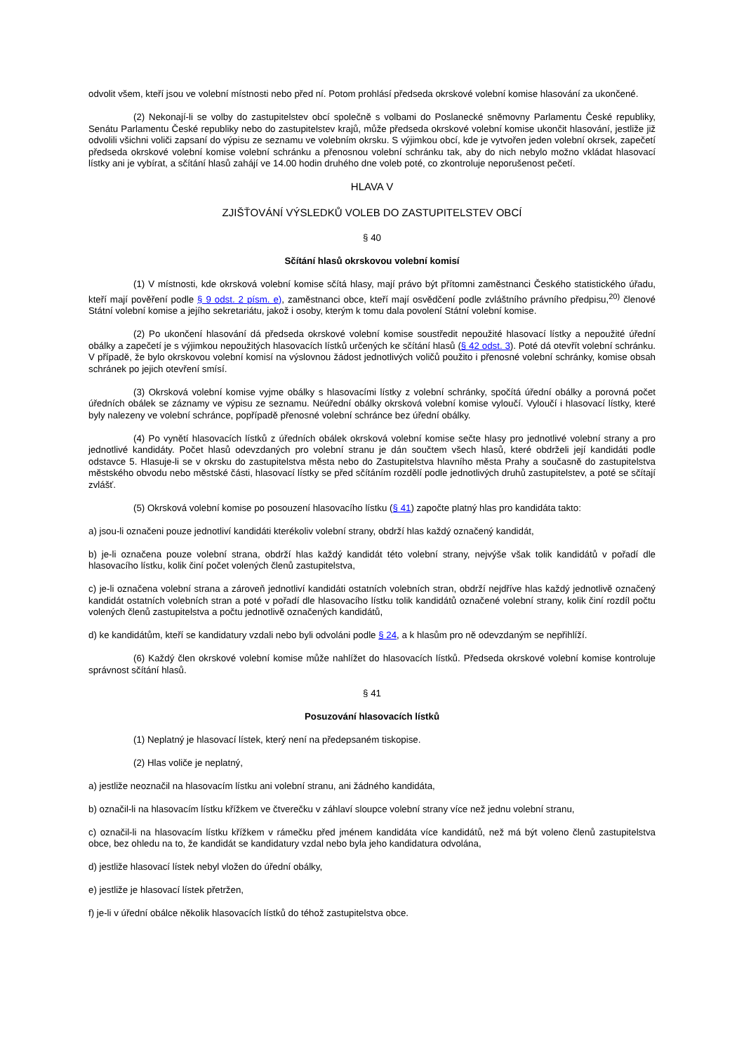odvolit všem, kteří jsou ve volební místnosti nebo před ní. Potom prohlásí předseda okrskové volební komise hlasování za ukončené.
(2) Nekonají-li se volby do zastupitelstev obcí společně s volbami do Poslanecké sněmovny Parlamentu České republiky, Senátu Parlamentu České republiky nebo do zastupitelstev krajů, může předseda okrskové volební komise ukončit hlasování, jestliže již odvolili všichni voliči zapsaní do výpisu ze seznamu ve volebním okrsku. S výjimkou obcí, kde je vytvořen jeden volební okrsek, zapečetí předseda okrskové volební komise volební schránku a přenosnou volební schránku tak, aby do nich nebylo možno vkládat hlasovací lístky ani je vybírat, a sčítání hlasů zahájí ve 14.00 hodin druhého dne voleb poté, co zkontroluje neporušenost pečetí.
HLAVA V
ZJIŠŤOVÁNÍ VÝSLEDKŮ VOLEB DO ZASTUPITELSTEV OBCÍ
§ 40
Sčítání hlasů okrskovou volební komisí
(1) V místnosti, kde okrsková volební komise sčítá hlasy, mají právo být přítomni zaměstnanci Českého statistického úřadu, kteří mají pověření podle § 9 odst. 2 písm. e), zaměstnanci obce, kteří mají osvědčení podle zvláštního právního předpisu,<sup>20)</sup> členové Státní volební komise a jejího sekretariátu, jakož i osoby, kterým k tomu dala povolení Státní volební komise.
(2) Po ukončení hlasování dá předseda okrskové volební komise soustředit nepoužité hlasovací lístky a nepoužité úřední obálky a zapečetí je s výjimkou nepoužitých hlasovacích lístků určených ke sčítání hlasů (§ 42 odst. 3). Poté dá otevřít volební schránku. V případě, že bylo okrskovou volební komisí na výslovnou žádost jednotlivých voličů použito i přenosné volební schránky, komise obsah schránek po jejich otevření smísí.
(3) Okrsková volební komise vyjme obálky s hlasovacími lístky z volební schránky, spočítá úřední obálky a porovná počet úředních obálek se záznamy ve výpisu ze seznamu. Neúřední obálky okrsková volební komise vyloučí. Vyloučí i hlasovací lístky, které byly nalezeny ve volební schránce, popřípadě přenosné volební schránce bez úřední obálky.
(4) Po vynětí hlasovacích lístků z úředních obálek okrsková volební komise sečte hlasy pro jednotlivé volební strany a pro jednotlivé kandidáty. Počet hlasů odevzdaných pro volební stranu je dán součtem všech hlasů, které obdrželi její kandidáti podle odstavce 5. Hlasuje-li se v okrsku do zastupitelstva města nebo do Zastupitelstva hlavního města Prahy a současně do zastupitelstva městského obvodu nebo městské části, hlasovací lístky se před sčítáním rozdělí podle jednotlivých druhů zastupitelstev, a poté se sčítají zvlášť.
(5) Okrsková volební komise po posouzení hlasovacího lístku (§ 41) započte platný hlas pro kandidáta takto:
a) jsou-li označeni pouze jednotliví kandidáti kterékoliv volební strany, obdrží hlas každý označený kandidát,
b) je-li označena pouze volební strana, obdrží hlas každý kandidát této volební strany, nejvýše však tolik kandidátů v pořadí dle hlasovacího lístku, kolik činí počet volených členů zastupitelstva,
c) je-li označena volební strana a zároveň jednotliví kandidáti ostatních volebních stran, obdrží nejdříve hlas každý jednotlivě označený kandidát ostatních volebních stran a poté v pořadí dle hlasovacího lístku tolik kandidátů označené volební strany, kolik činí rozdíl počtu volených členů zastupitelstva a počtu jednotlivě označených kandidátů,
d) ke kandidátům, kteří se kandidatury vzdali nebo byli odvoláni podle § 24, a k hlasům pro ně odevzdaným se nepřihlíží.
(6) Každý člen okrskové volební komise může nahlížet do hlasovacích lístků. Předseda okrskové volební komise kontroluje správnost sčítání hlasů.
§ 41
Posuzování hlasovacích lístků
(1) Neplatný je hlasovací lístek, který není na předepsaném tiskopise.
(2) Hlas voliče je neplatný,
a) jestliže neoznačil na hlasovacím lístku ani volební stranu, ani žádného kandidáta,
b) označil-li na hlasovacím lístku křížkem ve čtverečku v záhlaví sloupce volební strany více než jednu volební stranu,
c) označil-li na hlasovacím lístku křížkem v rámečku před jménem kandidáta více kandidátů, než má být voleno členů zastupitelstva obce, bez ohledu na to, že kandidát se kandidatury vzdal nebo byla jeho kandidatura odvolána,
d) jestliže hlasovací lístek nebyl vložen do úřední obálky,
e) jestliže je hlasovací lístek přetržen,
f) je-li v úřední obálce několik hlasovacích lístků do téhož zastupitelstva obce.